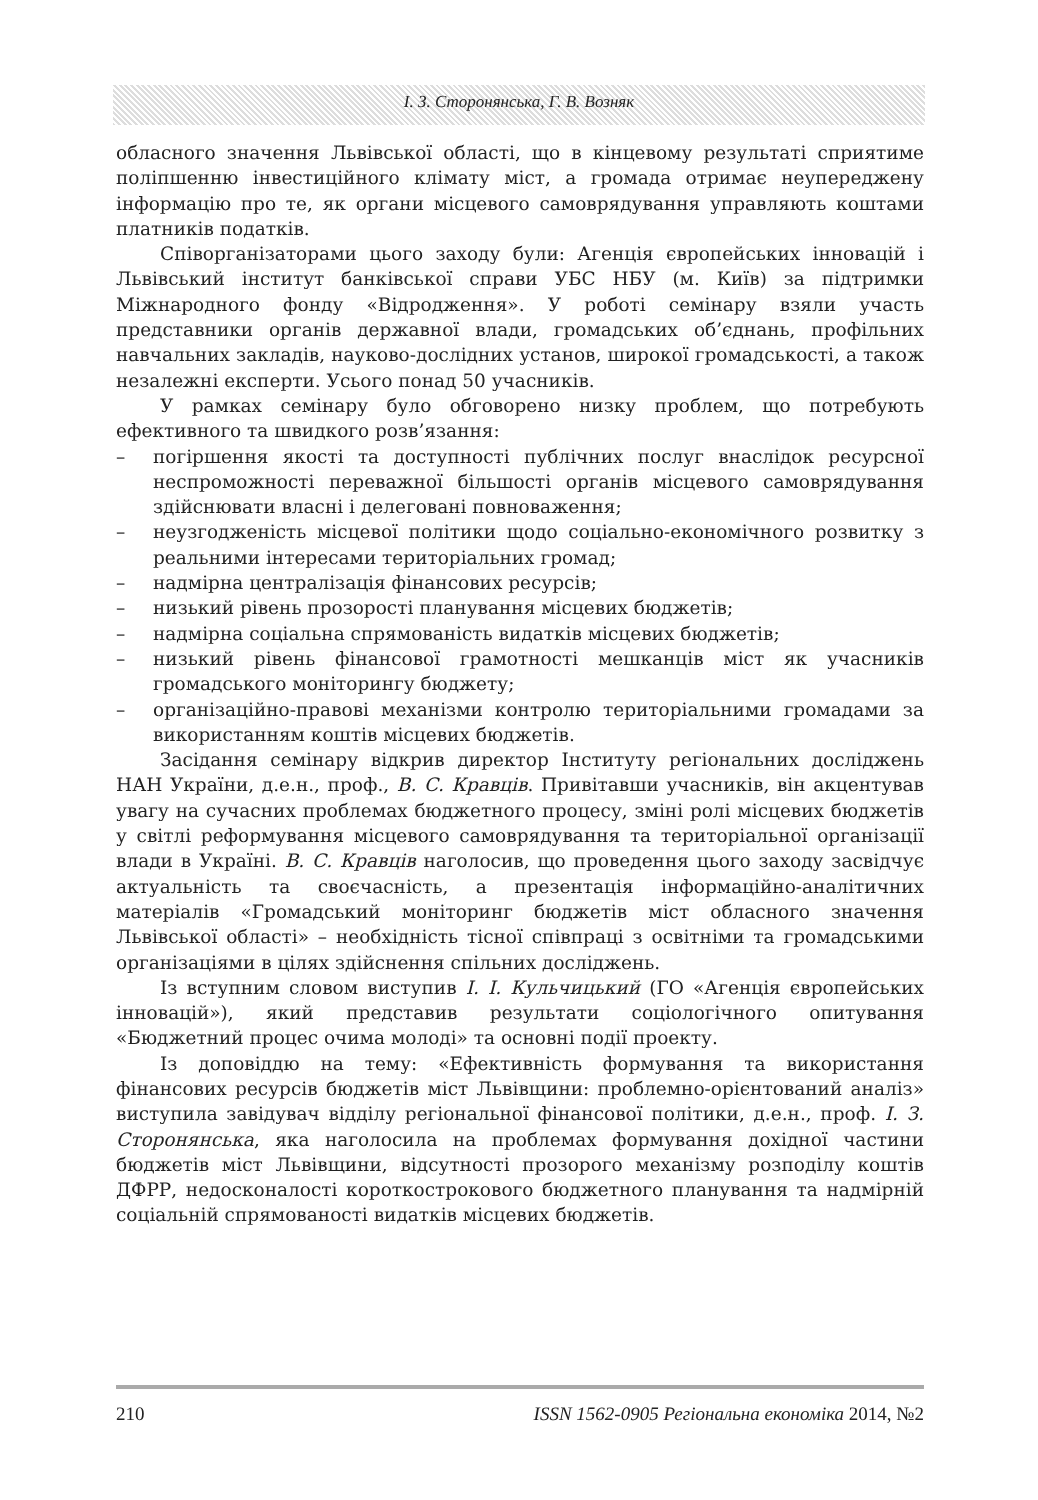І. З. Сторонянська, Г. В. Возняк
обласного значення Львівської області, що в кінцевому результаті сприятиме поліпшенню інвестиційного клімату міст, а громада отримає неупереджену інформацію про те, як органи місцевого самоврядування управляють коштами платників податків.
Співорганізаторами цього заходу були: Агенція європейських інновацій і Львівський інститут банківської справи УБС НБУ (м. Київ) за підтримки Міжнародного фонду «Відродження». У роботі семінару взяли участь представники органів державної влади, громадських об’єднань, профільних навчальних закладів, науково-дослідних установ, широкої громадськості, а також незалежні експерти. Усього понад 50 учасників.
У рамках семінару було обговорено низку проблем, що потребують ефективного та швидкого розв’язання:
– погіршення якості та доступності публічних послуг внаслідок ресурсної неспроможності переважної більшості органів місцевого самоврядування здійснювати власні і делеговані повноваження;
– неузгодженість місцевої політики щодо соціально-економічного розвитку з реальними інтересами територіальних громад;
– надмірна централізація фінансових ресурсів;
– низький рівень прозорості планування місцевих бюджетів;
– надмірна соціальна спрямованість видатків місцевих бюджетів;
– низький рівень фінансової грамотності мешканців міст як учасників громадського моніторингу бюджету;
– організаційно-правові механізми контролю територіальними громадами за використанням коштів місцевих бюджетів.
Засідання семінару відкрив директор Інституту регіональних досліджень НАН України, д.е.н., проф., В. С. Кравців. Привітавши учасників, він акцентував увагу на сучасних проблемах бюджетного процесу, зміні ролі місцевих бюджетів у світлі реформування місцевого самоврядування та територіальної організації влади в Україні. В. С. Кравців наголосив, що проведення цього заходу засвідчує актуальність та своєчасність, а презентація інформаційно-аналітичних матеріалів «Громадський моніторинг бюджетів міст обласного значення Львівської області» – необхідність тісної співпраці з освітніми та громадськими організаціями в цілях здійснення спільних досліджень.
Із вступним словом виступив І. І. Кульчицький (ГО «Агенція європейських інновацій»), який представив результати соціологічного опитування «Бюджетний процес очима молоді» та основні події проекту.
Із доповіддю на тему: «Ефективність формування та використання фінансових ресурсів бюджетів міст Львівщини: проблемно-орієнтований аналіз» виступила завідувач відділу регіональної фінансової політики, д.е.н., проф. І. З. Сторонянська, яка наголосила на проблемах формування дохідної частини бюджетів міст Львівщини, відсутності прозорого механізму розподілу коштів ДФРР, недосконалості короткострокового бюджетного планування та надмірній соціальній спрямованості видатків місцевих бюджетів.
210 ISSN 1562-0905 Регіональна економіка 2014, №2